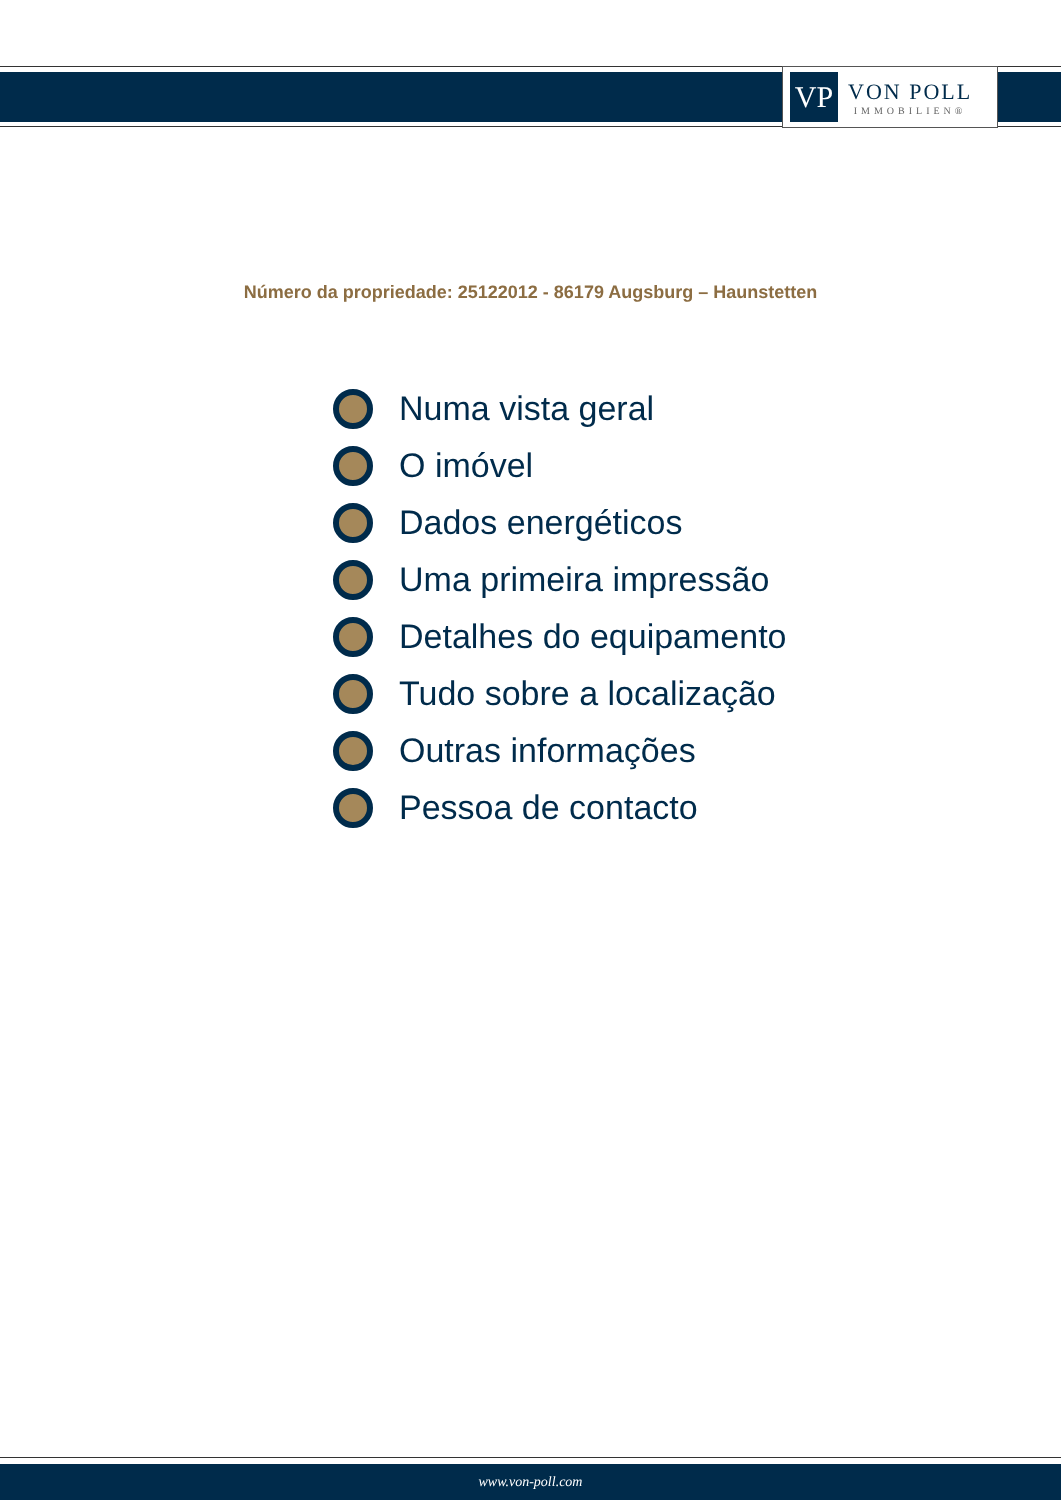VP
VON POLL
IMMOBILIEN®
Número da propriedade: 25122012 - 86179 Augsburg – Haunstetten
Numa vista geral
O imóvel
Dados energéticos
Uma primeira impressão
Detalhes do equipamento
Tudo sobre a localização
Outras informações
Pessoa de contacto
www.von-poll.com